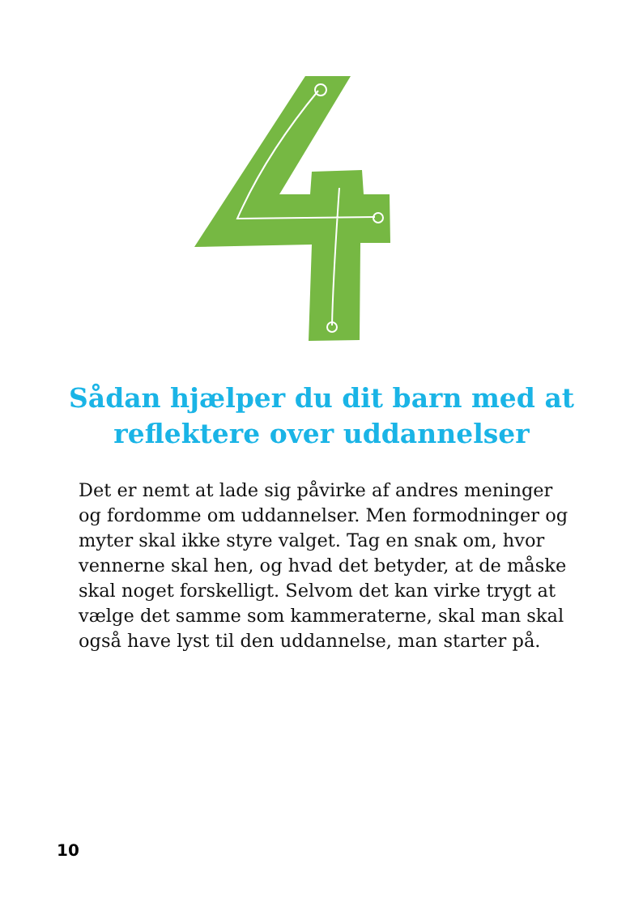Sådan hjælper du dit barn med at reflektere over uddannelser
Det er nemt at lade sig påvirke af andres meninger og fordomme om uddannelser. Men formodninger og myter skal ikke styre valget. Tag en snak om, hvor vennerne skal hen, og hvad det betyder, at de måske skal noget forskelligt. Selvom det kan virke trygt at vælge det samme som kammeraterne, skal man skal også have lyst til den uddannelse, man starter på.
10